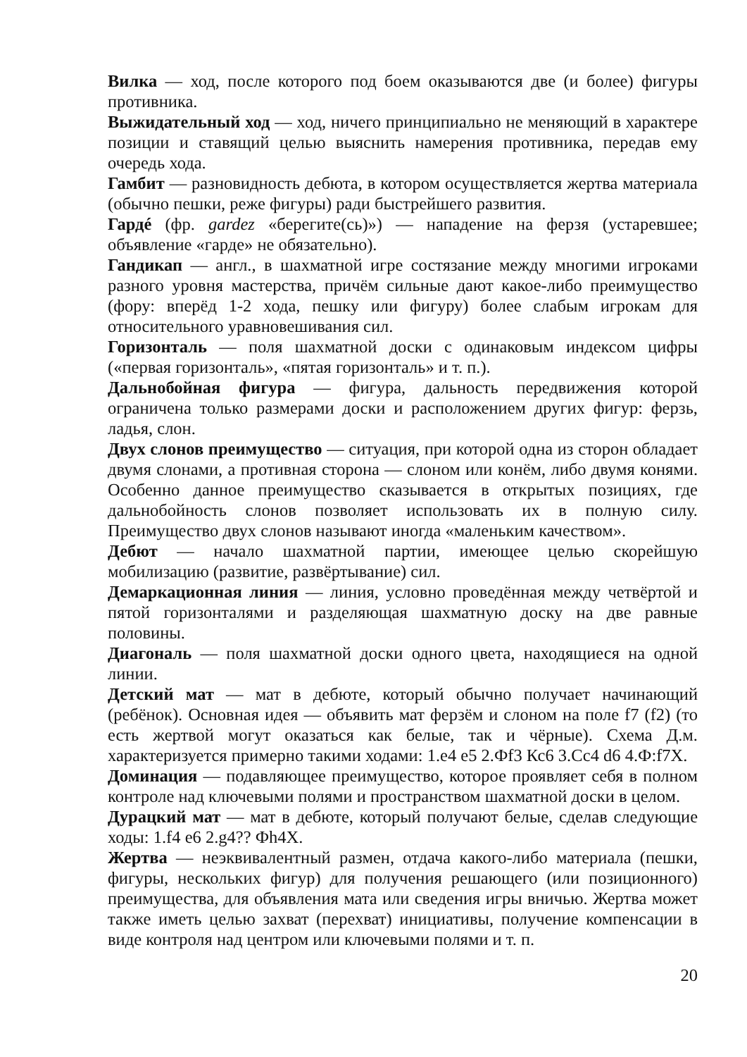Вилка — ход, после которого под боем оказываются две (и более) фигуры противника.
Выжидательный ход — ход, ничего принципиально не меняющий в характере позиции и ставящий целью выяснить намерения противника, передав ему очередь хода.
Гамбит — разновидность дебюта, в котором осуществляется жертва материала (обычно пешки, реже фигуры) ради быстрейшего развития.
Гардé (фр. gardez «берегите(сь)») — нападение на ферзя (устаревшее; объявление «гарде» не обязательно).
Гандикап — англ., в шахматной игре состязание между многими игроками разного уровня мастерства, причём сильные дают какое-либо преимущество (фору: вперёд 1-2 хода, пешку или фигуру) более слабым игрокам для относительного уравновешивания сил.
Горизонталь — поля шахматной доски с одинаковым индексом цифры («первая горизонталь», «пятая горизонталь» и т. п.).
Дальнобойная фигура — фигура, дальность передвижения которой ограничена только размерами доски и расположением других фигур: ферзь, ладья, слон.
Двух слонов преимущество — ситуация, при которой одна из сторон обладает двумя слонами, а противная сторона — слоном или конём, либо двумя конями. Особенно данное преимущество сказывается в открытых позициях, где дальнобойность слонов позволяет использовать их в полную силу. Преимущество двух слонов называют иногда «маленьким качеством».
Дебют — начало шахматной партии, имеющее целью скорейшую мобилизацию (развитие, развёртывание) сил.
Демаркационная линия — линия, условно проведённая между четвёртой и пятой горизонталями и разделяющая шахматную доску на две равные половины.
Диагональ — поля шахматной доски одного цвета, находящиеся на одной линии.
Детский мат — мат в дебюте, который обычно получает начинающий (ребёнок). Основная идея — объявить мат ферзём и слоном на поле f7 (f2) (то есть жертвой могут оказаться как белые, так и чёрные). Схема Д.м. характеризуется примерно такими ходами: 1.е4 е5 2.Фf3 Кс6 3.Сс4 d6 4.Ф:f7X.
Доминация — подавляющее преимущество, которое проявляет себя в полном контроле над ключевыми полями и пространством шахматной доски в целом.
Дурацкий мат — мат в дебюте, который получают белые, сделав следующие ходы: 1.f4 е6 2.g4?? Фh4X.
Жертва — неэквивалентный размен, отдача какого-либо материала (пешки, фигуры, нескольких фигур) для получения решающего (или позиционного) преимущества, для объявления мата или сведения игры вничью. Жертва может также иметь целью захват (перехват) инициативы, получение компенсации в виде контроля над центром или ключевыми полями и т. п.
20